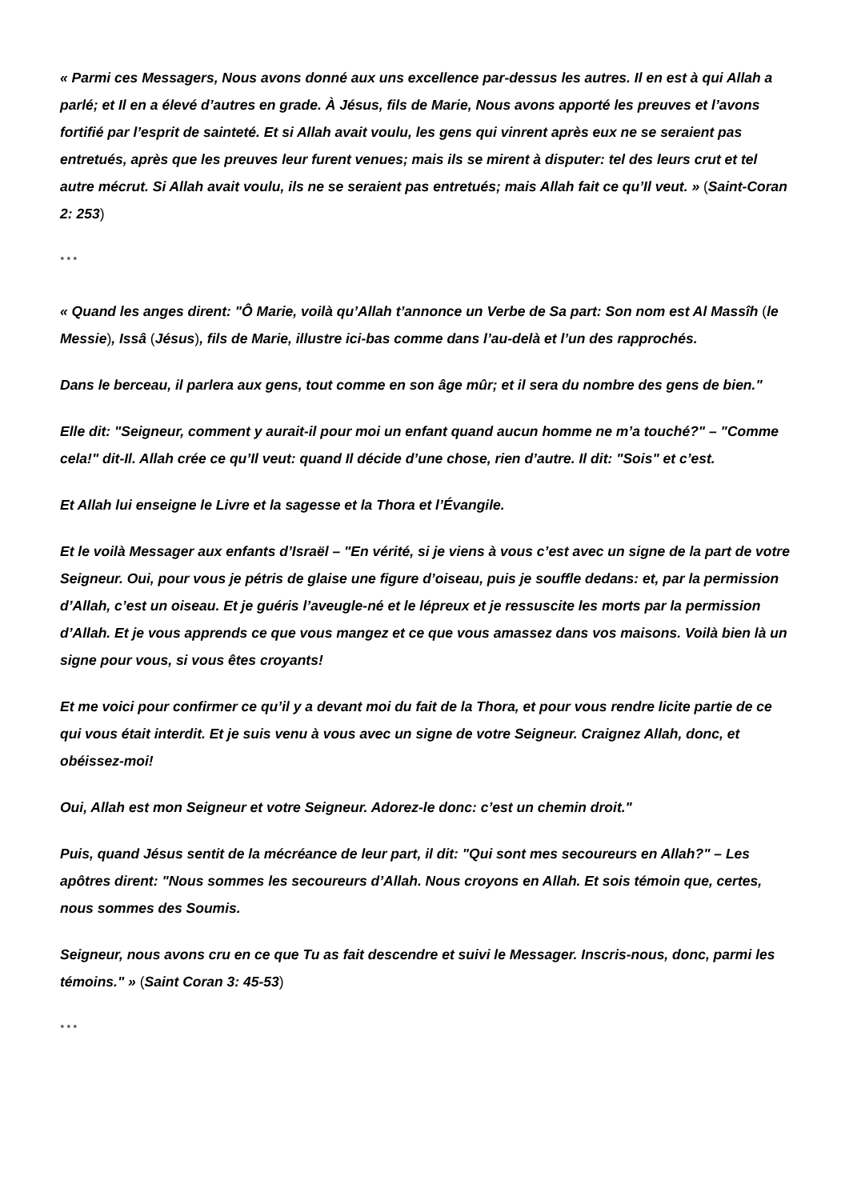« Parmi ces Messagers, Nous avons donné aux uns excellence par-dessus les autres. Il en est à qui Allah a parlé; et Il en a élevé d’autres en grade. À Jésus, fils de Marie, Nous avons apporté les preuves et l’avons fortifié par l’esprit de sainteté. Et si Allah avait voulu, les gens qui vinrent après eux ne se seraient pas entretués, après que les preuves leur furent venues; mais ils se mirent à disputer: tel des leurs crut et tel autre mécrut. Si Allah avait voulu, ils ne se seraient pas entretués; mais Allah fait ce qu’Il veut. » (Saint-Coran 2: 253)
* * *
« Quand les anges dirent: "Ô Marie, voilà qu’Allah t’annonce un Verbe de Sa part: Son nom est Al Massîh (le Messie), Issâ (Jésus), fils de Marie, illustre ici-bas comme dans l’au-delà et l’un des rapprochés.
Dans le berceau, il parlera aux gens, tout comme en son âge mûr; et il sera du nombre des gens de bien."
Elle dit: "Seigneur, comment y aurait-il pour moi un enfant quand aucun homme ne m’a touché?" – "Comme cela!" dit-Il. Allah crée ce qu’Il veut: quand Il décide d’une chose, rien d’autre. Il dit: "Sois" et c’est.
Et Allah lui enseigne le Livre et la sagesse et la Thora et l’Évangile.
Et le voilà Messager aux enfants d’Israël – "En vérité, si je viens à vous c’est avec un signe de la part de votre Seigneur. Oui, pour vous je pétris de glaise une figure d’oiseau, puis je souffle dedans: et, par la permission d’Allah, c’est un oiseau. Et je guéris l’aveugle-né et le lépreux et je ressuscite les morts par la permission d’Allah. Et je vous apprends ce que vous mangez et ce que vous amassez dans vos maisons. Voilà bien là un signe pour vous, si vous êtes croyants!
Et me voici pour confirmer ce qu’il y a devant moi du fait de la Thora, et pour vous rendre licite partie de ce qui vous était interdit. Et je suis venu à vous avec un signe de votre Seigneur. Craignez Allah, donc, et obéissez-moi!
Oui, Allah est mon Seigneur et votre Seigneur. Adorez-le donc: c’est un chemin droit."
Puis, quand Jésus sentit de la mécréance de leur part, il dit: "Qui sont mes secoureurs en Allah?" – Les apôtres dirent: "Nous sommes les secoureurs d’Allah. Nous croyons en Allah. Et sois témoin que, certes, nous sommes des Soumis.
Seigneur, nous avons cru en ce que Tu as fait descendre et suivi le Messager. Inscris-nous, donc, parmi les témoins." » (Saint Coran 3: 45-53)
* * *